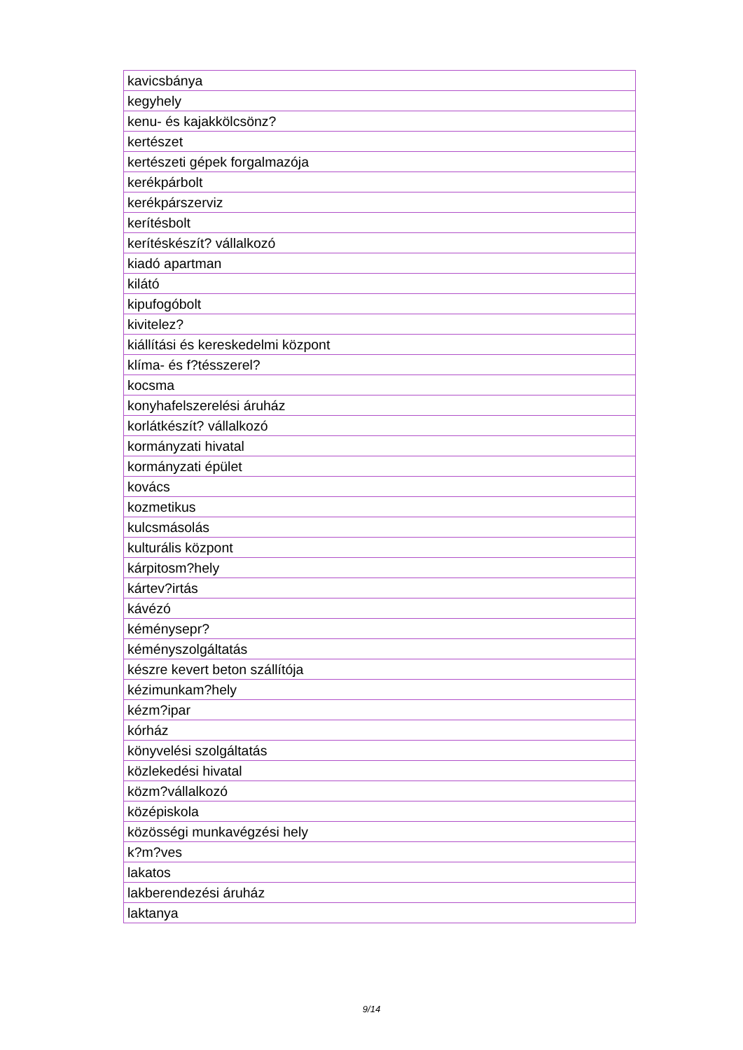| kavicsbánya |
| kegyhely |
| kenu- és kajakkölcsönz? |
| kertészet |
| kertészeti gépek forgalmazója |
| kerékpárbolt |
| kerékpárszerviz |
| kerítésbolt |
| kerítéskészít? vállalkozó |
| kiadó apartman |
| kilátó |
| kipufogóbolt |
| kivitelez? |
| kiállítási és kereskedelmi központ |
| klíma- és f?tésszerel? |
| kocsma |
| konyhafelszerelési áruház |
| korlátkészít? vállalkozó |
| kormányzati hivatal |
| kormányzati épület |
| kovács |
| kozmetikus |
| kulcsmásolás |
| kulturális központ |
| kárpitosm?hely |
| kártev?irtás |
| kávézó |
| kéménysepr? |
| kéményszolgáltatás |
| készre kevert beton szállítója |
| kézimunkam?hely |
| kézm?ipar |
| kórház |
| könyvelési szolgáltatás |
| közlekedési hivatal |
| közm?vállalkozó |
| középiskola |
| közösségi munkavégzési hely |
| k?m?ves |
| lakatos |
| lakberendezési áruház |
| laktanya |
9/14